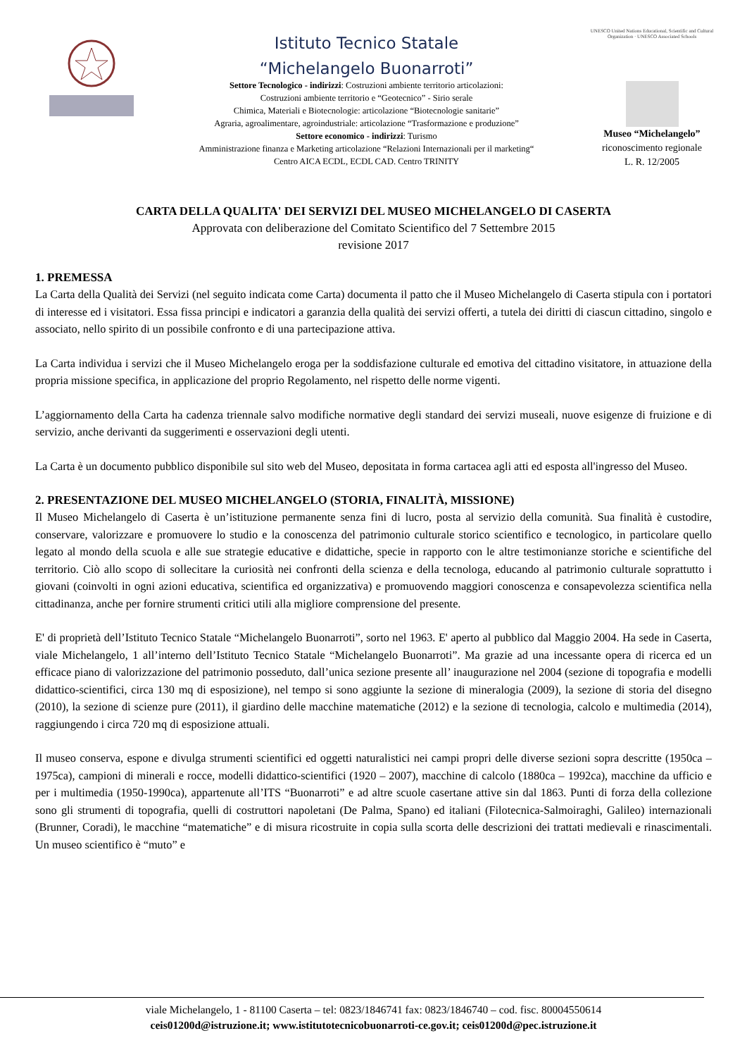Istituto Tecnico Statale
“Michelangelo Buonarroti”
Settore Tecnologico - indirizzi: Costruzioni ambiente territorio articolazioni:
Costruzioni ambiente territorio e “Geotecnico” - Sirio serale
Chimica, Materiali e Biotecnologie: articolazione “Biotecnologie sanitarie”
Agraria, agroalimentare, agroindustriale: articolazione “Trasformazione e produzione”
Settore economico - indirizzi: Turismo
Amministrazione finanza e Marketing articolazione “Relazioni Internazionali per il marketing“
Centro AICA ECDL, ECDL CAD. Centro TRINITY
UNESCO United Nations Educational, Scientific and Cultural Organization · UNESCO Associated Schools
Museo “Michelangelo”
riconoscimento regionale
L. R. 12/2005
CARTA DELLA QUALITA' DEI SERVIZI DEL MUSEO MICHELANGELO DI CASERTA
Approvata con deliberazione del Comitato Scientifico del 7 Settembre 2015
revisione 2017
1. PREMESSA
La Carta della Qualità dei Servizi (nel seguito indicata come Carta) documenta il patto che il Museo Michelangelo di Caserta stipula con i portatori di interesse ed i visitatori. Essa fissa principi e indicatori a garanzia della qualità dei servizi offerti, a tutela dei diritti di ciascun cittadino, singolo e associato, nello spirito di un possibile confronto e di una partecipazione attiva.
La Carta individua i servizi che il Museo Michelangelo eroga per la soddisfazione culturale ed emotiva del cittadino visitatore, in attuazione della propria missione specifica, in applicazione del proprio Regolamento, nel rispetto delle norme vigenti.
L’aggiornamento della Carta ha cadenza triennale salvo modifiche normative degli standard dei servizi museali, nuove esigenze di fruizione e di servizio, anche derivanti da suggerimenti e osservazioni degli utenti.
La Carta è un documento pubblico disponibile sul sito web del Museo, depositata in forma cartacea agli atti ed esposta all'ingresso del Museo.
2. PRESENTAZIONE DEL MUSEO MICHELANGELO (STORIA, FINALITÀ, MISSIONE)
Il Museo Michelangelo di Caserta è un’istituzione permanente senza fini di lucro, posta al servizio della comunità. Sua finalità è custodire, conservare, valorizzare e promuovere lo studio e la conoscenza del patrimonio culturale storico scientifico e tecnologico, in particolare quello legato al mondo della scuola e alle sue strategie educative e didattiche, specie in rapporto con le altre testimonianze storiche e scientifiche del territorio. Ciò allo scopo di sollecitare la curiosità nei confronti della scienza e della tecnologa, educando al patrimonio culturale soprattutto i giovani (coinvolti in ogni azioni educativa, scientifica ed organizzativa) e promuovendo maggiori conoscenza e consapevolezza scientifica nella cittadinanza, anche per fornire strumenti critici utili alla migliore comprensione del presente.
E' di proprietà dell’Istituto Tecnico Statale “Michelangelo Buonarroti”, sorto nel 1963. E' aperto al pubblico dal Maggio 2004. Ha sede in Caserta, viale Michelangelo, 1 all’interno dell’Istituto Tecnico Statale “Michelangelo Buonarroti”. Ma grazie ad una incessante opera di ricerca ed un efficace piano di valorizzazione del patrimonio posseduto, dall’unica sezione presente all’ inaugurazione nel 2004 (sezione di topografia e modelli didattico-scientifici, circa 130 mq di esposizione), nel tempo si sono aggiunte la sezione di mineralogia (2009), la sezione di storia del disegno (2010), la sezione di scienze pure (2011), il giardino delle macchine matematiche (2012) e la sezione di tecnologia, calcolo e multimedia (2014), raggiungendo i circa 720 mq di esposizione attuali.
Il museo conserva, espone e divulga strumenti scientifici ed oggetti naturalistici nei campi propri delle diverse sezioni sopra descritte (1950ca – 1975ca), campioni di minerali e rocce, modelli didattico-scientifici (1920 – 2007), macchine di calcolo (1880ca – 1992ca), macchine da ufficio e per i multimedia (1950-1990ca), appartenute all’ITS “Buonarroti” e ad altre scuole casertane attive sin dal 1863. Punti di forza della collezione sono gli strumenti di topografia, quelli di costruttori napoletani (De Palma, Spano) ed italiani (Filotecnica-Salmoiraghi, Galileo) internazionali (Brunner, Coradi), le macchine “matematiche” e di misura ricostruite in copia sulla scorta delle descrizioni dei trattati medievali e rinascimentali. Un museo scientifico è “muto” e
viale Michelangelo, 1 - 81100 Caserta – tel: 0823/1846741 fax: 0823/1846740 – cod. fisc. 80004550614
ceis01200d@istruzione.it; www.istitutotecnicobuonarroti-ce.gov.it; ceis01200d@pec.istruzione.it